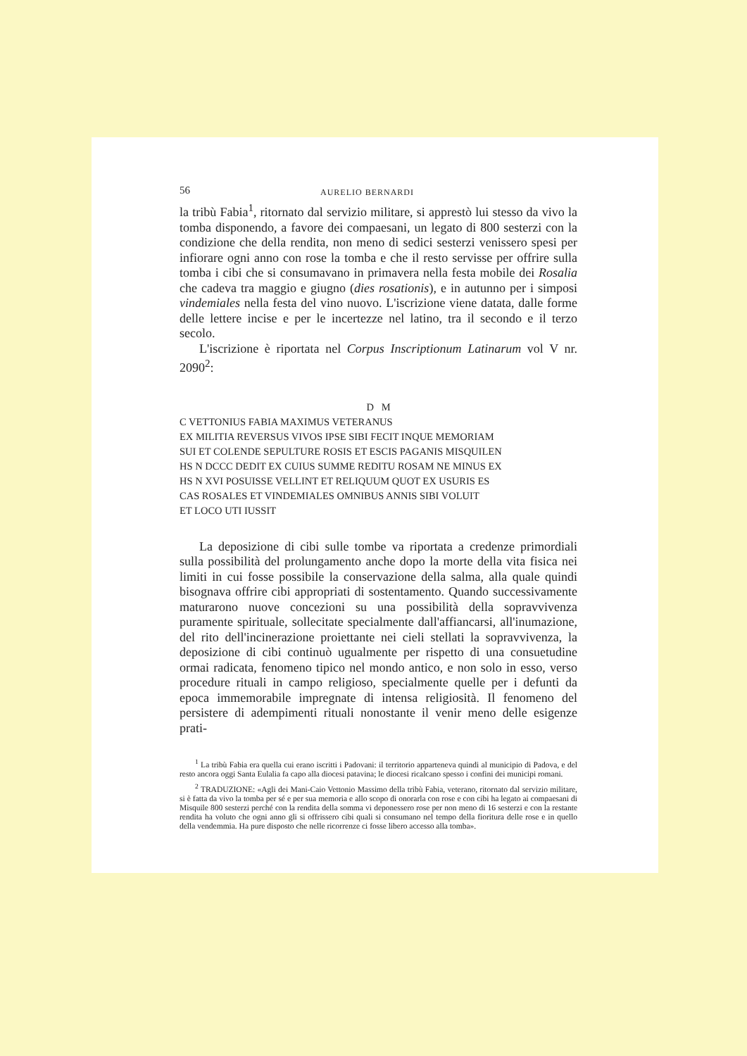56 AURELIO BERNARDI
la tribù Fabia<sup>1</sup>, ritornato dal servizio militare, si apprestò lui stesso da vivo la tomba disponendo, a favore dei compaesani, un legato di 800 sesterzi con la condizione che della rendita, non meno di sedici sesterzi venissero spesi per infiorare ogni anno con rose la tomba e che il resto servisse per offrire sulla tomba i cibi che si consumavano in primavera nella festa mobile dei Rosalia che cadeva tra maggio e giugno (dies rosationis), e in autunno per i simposi vindemiales nella festa del vino nuovo. L'iscrizione viene datata, dalle forme delle lettere incise e per le incertezze nel latino, tra il secondo e il terzo secolo.
L'iscrizione è riportata nel Corpus Inscriptionum Latinarum vol V nr. 2090<sup>2</sup>:
D M
C VETTONIUS FABIA MAXIMUS VETERANUS
EX MILITIA REVERSUS VIVOS IPSE SIBI FECIT INQUE MEMORIAM
SUI ET COLENDE SEPULTURE ROSIS ET ESCIS PAGANIS MISQUILEN
HS N DCCC DEDIT EX CUIUS SUMME REDITU ROSAM NE MINUS EX
HS N XVI POSUISSE VELLINT ET RELIQUUM QUOT EX USURIS ES
CAS ROSALES ET VINDEMIALES OMNIBUS ANNIS SIBI VOLUIT
ET LOCO UTI IUSSIT
La deposizione di cibi sulle tombe va riportata a credenze primordiali sulla possibilità del prolungamento anche dopo la morte della vita fisica nei limiti in cui fosse possibile la conservazione della salma, alla quale quindi bisognava offrire cibi appropriati di sostentamento. Quando successivamente maturarono nuove concezioni su una possibilità della sopravvivenza puramente spirituale, sollecitate specialmente dall'affiancarsi, all'inumazione, del rito dell'incinerazione proiettante nei cieli stellati la sopravvivenza, la deposizione di cibi continuò ugualmente per rispetto di una consuetudine ormai radicata, fenomeno tipico nel mondo antico, e non solo in esso, verso procedure rituali in campo religioso, specialmente quelle per i defunti da epoca immemorabile impregnate di intensa religiosità. Il fenomeno del persistere di adempimenti rituali nonostante il venir meno delle esigenze prati-
<sup>1</sup> La tribù Fabia era quella cui erano iscritti i Padovani: il territorio apparteneva quindi al municipio di Padova, e del resto ancora oggi Santa Eulalia fa capo alla diocesi patavina; le diocesi ricalcano spesso i confini dei municipi romani.
<sup>2</sup> TRADUZIONE: «Agli dei Mani-Caio Vettonio Massimo della tribù Fabia, veterano, ritornato dal servizio militare, si è fatta da vivo la tomba per sé e per sua memoria e allo scopo di onorarla con rose e con cibi ha legato ai compaesani di Misquile 800 sesterzi perché con la rendita della somma vi deponessero rose per non meno di 16 sesterzi e con la restante rendita ha voluto che ogni anno gli si offrissero cibi quali si consumano nel tempo della fioritura delle rose e in quello della vendemmia. Ha pure disposto che nelle ricorrenze ci fosse libero accesso alla tomba».